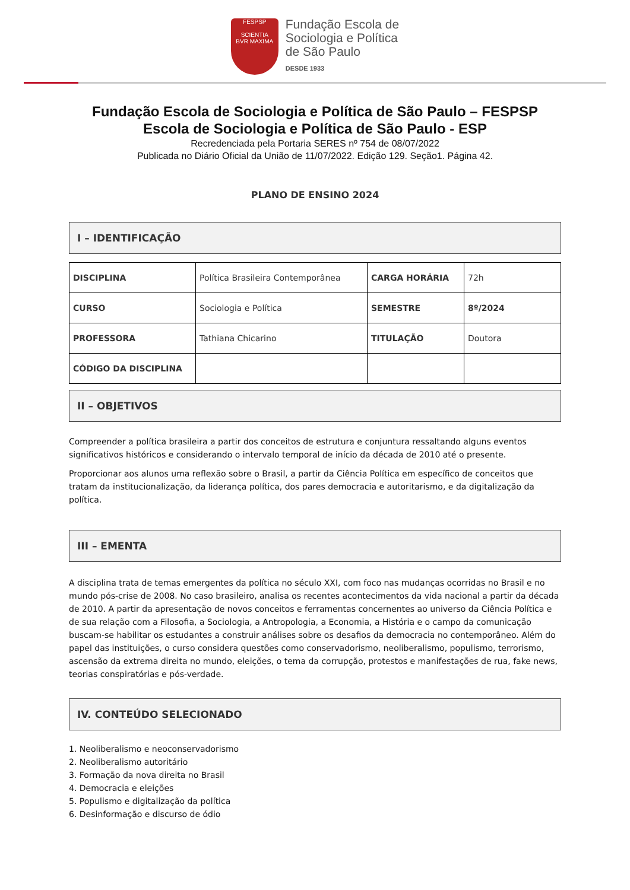FESPSP
SCIENTIA
BVR MAXIMA
Fundação Escola de
Sociologia e Política
de São Paulo
DESDE 1933
Fundação Escola de Sociologia e Política de São Paulo – FESPSP
Escola de Sociologia e Política de São Paulo - ESP
Recredenciada pela Portaria SERES nº 754 de 08/07/2022
Publicada no Diário Oficial da União de 11/07/2022. Edição 129. Seção1. Página 42.
PLANO DE ENSINO 2024
I – IDENTIFICAÇÃO
| DISCIPLINA | Política Brasileira Contemporânea | CARGA HORÁRIA | 72h |
| CURSO | Sociologia e Política | SEMESTRE | 8º/2024 |
| PROFESSORA | Tathiana Chicarino | TITULAÇÃO | Doutora |
| CÓDIGO DA DISCIPLINA | | | |
II – OBJETIVOS
Compreender a política brasileira a partir dos conceitos de estrutura e conjuntura ressaltando alguns eventos significativos históricos e considerando o intervalo temporal de início da década de 2010 até o presente.
Proporcionar aos alunos uma reflexão sobre o Brasil, a partir da Ciência Política em específico de conceitos que tratam da institucionalização, da liderança política, dos pares democracia e autoritarismo, e da digitalização da política.
III – EMENTA
A disciplina trata de temas emergentes da política no século XXI, com foco nas mudanças ocorridas no Brasil e no mundo pós-crise de 2008. No caso brasileiro, analisa os recentes acontecimentos da vida nacional a partir da década de 2010. A partir da apresentação de novos conceitos e ferramentas concernentes ao universo da Ciência Política e de sua relação com a Filosofia, a Sociologia, a Antropologia, a Economia, a História e o campo da comunicação buscam-se habilitar os estudantes a construir análises sobre os desafios da democracia no contemporâneo. Além do papel das instituições, o curso considera questões como conservadorismo, neoliberalismo, populismo, terrorismo, ascensão da extrema direita no mundo, eleições, o tema da corrupção, protestos e manifestações de rua, fake news, teorias conspiratórias e pós-verdade.
IV. CONTEÚDO SELECIONADO
1. Neoliberalismo e neoconservadorismo
2. Neoliberalismo autoritário
3. Formação da nova direita no Brasil
4. Democracia e eleições
5. Populismo e digitalização da política
6. Desinformação e discurso de ódio